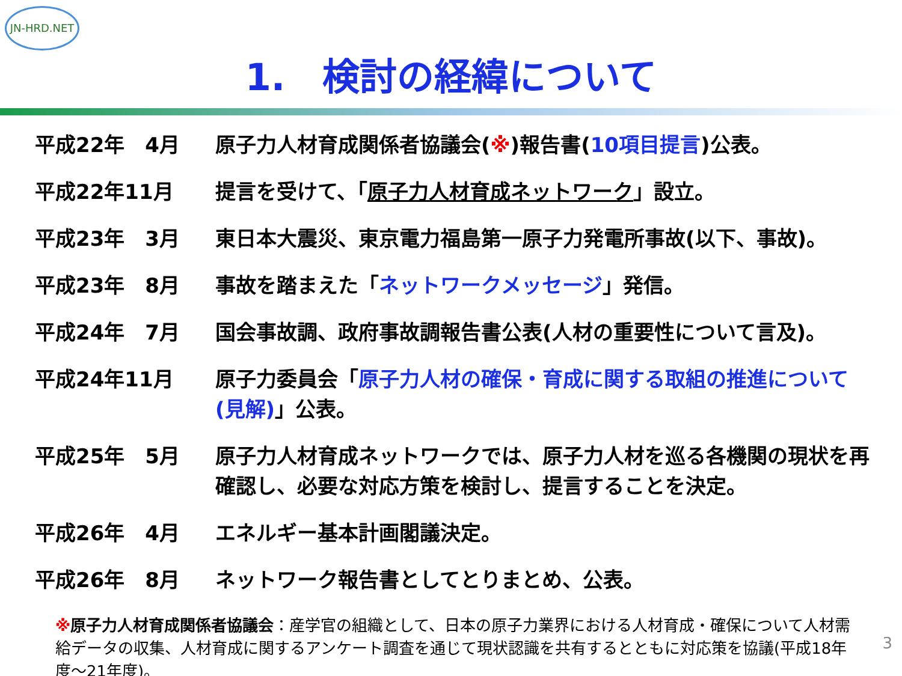JN-HRD.NET
1.　検討の経緯について
| 平成22年 4月 | 原子力人材育成関係者協議会( ※ )報告書( 10項目提言 )公表。 |
| 平成22年11月 | 提言を受けて、「 原子力人材育成ネットワーク 」設立。 |
| 平成23年 3月 | 東日本大震災、東京電力福島第一原子力発電所事故(以下、事故)。 |
| 平成23年 8月 | 事故を踏まえた「 ネットワークメッセージ 」発信。 |
| 平成24年 7月 | 国会事故調、政府事故調報告書公表(人材の重要性について言及)。 |
| 平成24年11月 | 原子力委員会「 原子力人材の確保・育成に関する取組の推進について(見解) 」公表。 |
| 平成25年 5月 | 原子力人材育成ネットワークでは、原子力人材を巡る各機関の現状を再確認し、必要な対応方策を検討し、提言することを決定。 |
| 平成26年 4月 | エネルギー基本計画閣議決定。 |
| 平成26年 8月 | ネットワーク報告書としてとりまとめ、公表。 |
※原子力人材育成関係者協議会：産学官の組織として、日本の原子力業界における人材育成・確保について人材需給データの収集、人材育成に関するアンケート調査を通じて現状認識を共有するとともに対応策を協議(平成18年度～21年度)。
3